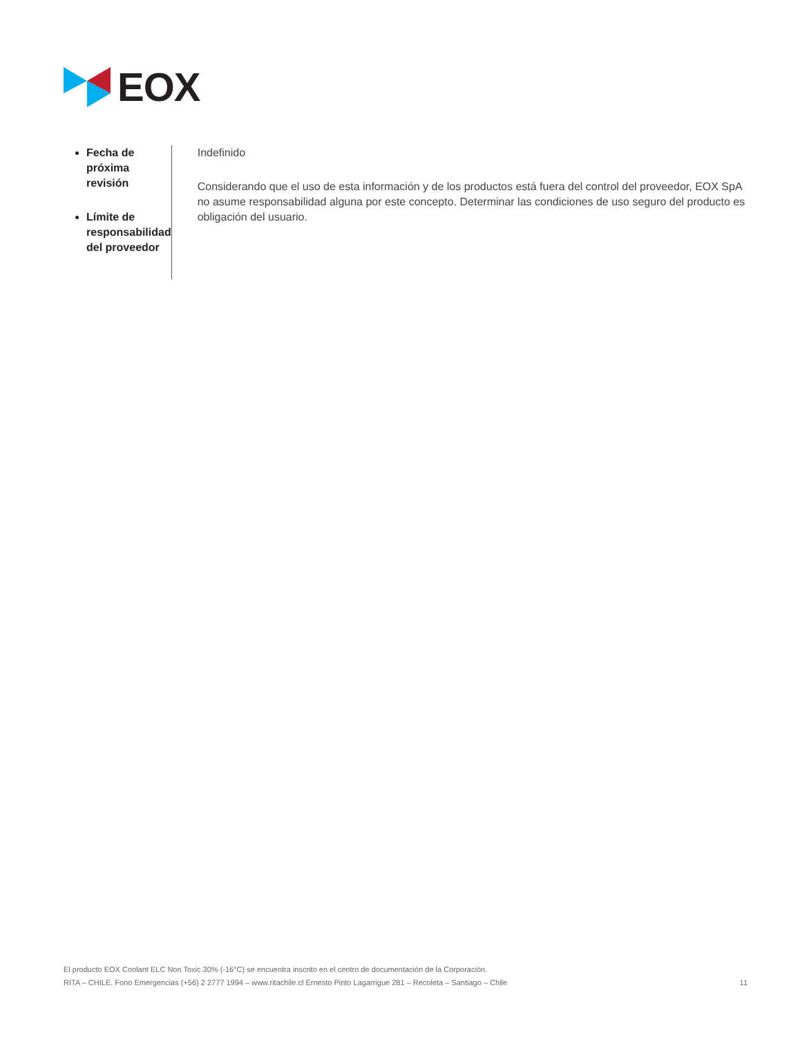EOX
Fecha de próxima revisión
Límite de responsabilidad del proveedor
Indefinido
Considerando que el uso de esta información y de los productos está fuera del control del proveedor, EOX SpA no asume responsabilidad alguna por este concepto. Determinar las condiciones de uso seguro del producto es obligación del usuario.
El producto EOX Coolant ELC Non Toxic 30% (-16°C) se encuentra inscrito en el centro de documentación de la Corporación.
RITA – CHILE. Fono Emergencias (+56) 2 2777 1994 – www.ritachile.cl Ernesto Pinto Lagarrigue 281 – Recoleta – Santiago – Chile 11